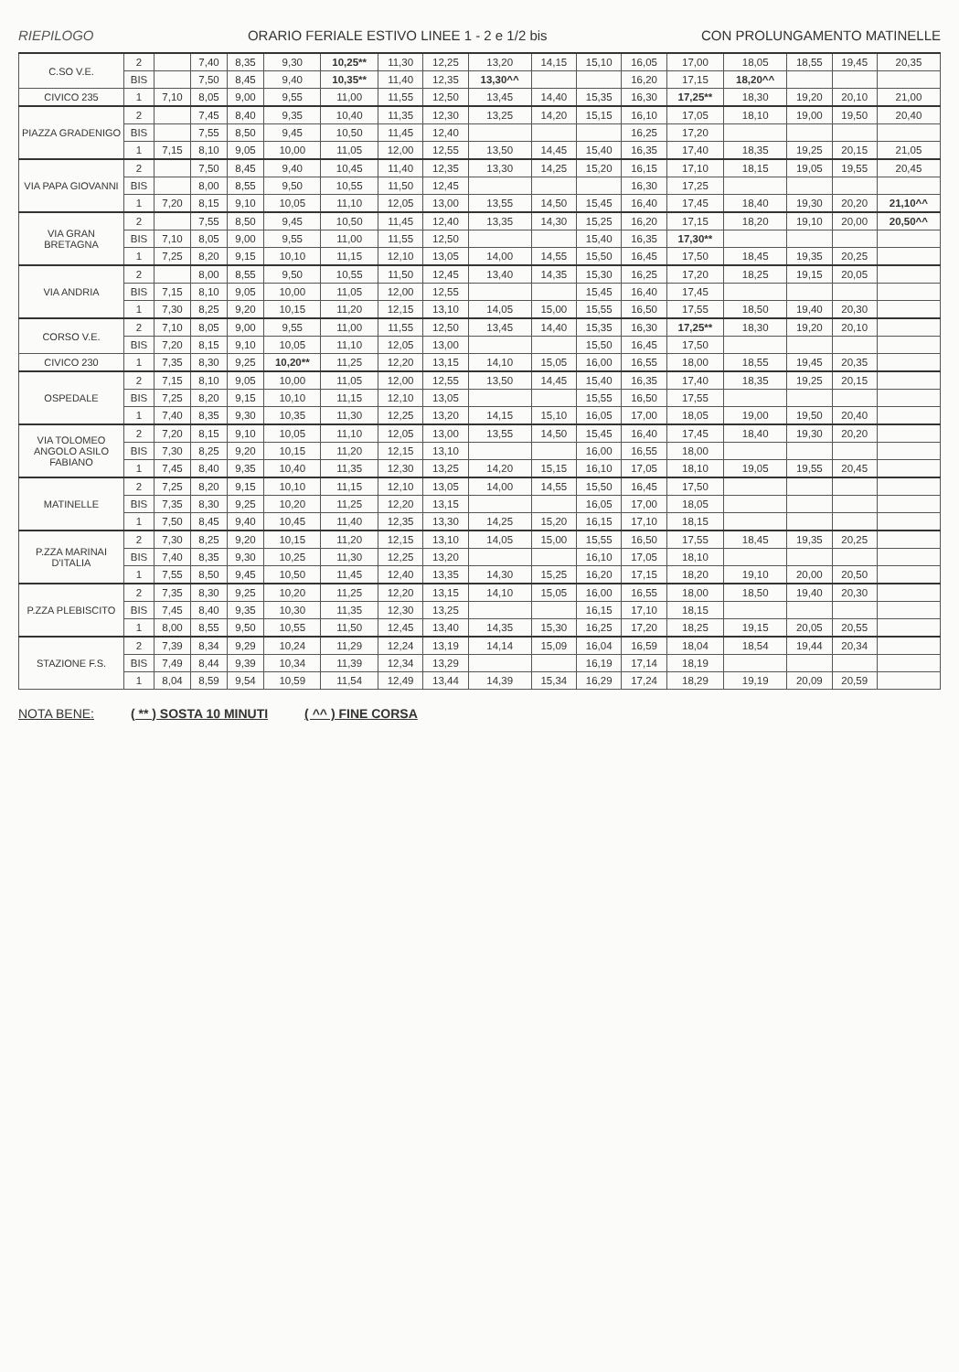RIEPILOGO ORARIO FERIALE ESTIVO LINEE 1 - 2 e 1/2 bis CON PROLUNGAMENTO MATINELLE
| C.SO V.E. | 2 | | 7,40 | 8,35 | 9,30 | 10,25** | 11,30 | 12,25 | 13,20 | 14,15 | 15,10 | 16,05 | 17,00 | 18,05 | 18,55 | 19,45 | 20,35 |
| | BIS | | 7,50 | 8,45 | 9,40 | 10,35** | 11,40 | 12,35 | 13,30^^ | | | 16,20 | 17,15 | 18,20^^ | | | |
| CIVICO 235 | 1 | 7,10 | 8,05 | 9,00 | 9,55 | 11,00 | 11,55 | 12,50 | 13,45 | 14,40 | 15,35 | 16,30 | 17,25** | 18,30 | 19,20 | 20,10 | 21,00 |
| PIAZZA GRADENIGO | 2 | | 7,45 | 8,40 | 9,35 | 10,40 | 11,35 | 12,30 | 13,25 | 14,20 | 15,15 | 16,10 | 17,05 | 18,10 | 19,00 | 19,50 | 20,40 |
| | BIS | | 7,55 | 8,50 | 9,45 | 10,50 | 11,45 | 12,40 | | | | 16,25 | 17,20 | | | | |
| | 1 | 7,15 | 8,10 | 9,05 | 10,00 | 11,05 | 12,00 | 12,55 | 13,50 | 14,45 | 15,40 | 16,35 | 17,40 | 18,35 | 19,25 | 20,15 | 21,05 |
| VIA PAPA GIOVANNI | 2 | | 7,50 | 8,45 | 9,40 | 10,45 | 11,40 | 12,35 | 13,30 | 14,25 | 15,20 | 16,15 | 17,10 | 18,15 | 19,05 | 19,55 | 20,45 |
| | BIS | | 8,00 | 8,55 | 9,50 | 10,55 | 11,50 | 12,45 | | | | 16,30 | 17,25 | | | | |
| | 1 | 7,20 | 8,15 | 9,10 | 10,05 | 11,10 | 12,05 | 13,00 | 13,55 | 14,50 | 15,45 | 16,40 | 17,45 | 18,40 | 19,30 | 20,20 | 21,10^^ |
| VIA GRAN BRETAGNA | 2 | | 7,55 | 8,50 | 9,45 | 10,50 | 11,45 | 12,40 | 13,35 | 14,30 | 15,25 | 16,20 | 17,15 | 18,20 | 19,10 | 20,00 | 20,50^^ |
| | BIS | 7,10 | 8,05 | 9,00 | 9,55 | 11,00 | 11,55 | 12,50 | | | 15,40 | 16,35 | 17,30** | | | | |
| | 1 | 7,25 | 8,20 | 9,15 | 10,10 | 11,15 | 12,10 | 13,05 | 14,00 | 14,55 | 15,50 | 16,45 | 17,50 | 18,45 | 19,35 | 20,25 | |
| VIA ANDRIA | 2 | | 8,00 | 8,55 | 9,50 | 10,55 | 11,50 | 12,45 | 13,40 | 14,35 | 15,30 | 16,25 | 17,20 | 18,25 | 19,15 | 20,05 | |
| | BIS | 7,15 | 8,10 | 9,05 | 10,00 | 11,05 | 12,00 | 12,55 | | | 15,45 | 16,40 | 17,45 | | | | |
| | 1 | 7,30 | 8,25 | 9,20 | 10,15 | 11,20 | 12,15 | 13,10 | 14,05 | 15,00 | 15,55 | 16,50 | 17,55 | 18,50 | 19,40 | 20,30 | |
| CORSO V.E. | 2 | 7,10 | 8,05 | 9,00 | 9,55 | 11,00 | 11,55 | 12,50 | 13,45 | 14,40 | 15,35 | 16,30 | 17,25** | 18,30 | 19,20 | 20,10 | |
| | BIS | 7,20 | 8,15 | 9,10 | 10,05 | 11,10 | 12,05 | 13,00 | | | 15,50 | 16,45 | 17,50 | | | | |
| CIVICO 230 | 1 | 7,35 | 8,30 | 9,25 | 10,20** | 11,25 | 12,20 | 13,15 | 14,10 | 15,05 | 16,00 | 16,55 | 18,00 | 18,55 | 19,45 | 20,35 | |
| OSPEDALE | 2 | 7,15 | 8,10 | 9,05 | 10,00 | 11,05 | 12,00 | 12,55 | 13,50 | 14,45 | 15,40 | 16,35 | 17,40 | 18,35 | 19,25 | 20,15 | |
| | BIS | 7,25 | 8,20 | 9,15 | 10,10 | 11,15 | 12,10 | 13,05 | | | 15,55 | 16,50 | 17,55 | | | | |
| | 1 | 7,40 | 8,35 | 9,30 | 10,35 | 11,30 | 12,25 | 13,20 | 14,15 | 15,10 | 16,05 | 17,00 | 18,05 | 19,00 | 19,50 | 20,40 | |
| VIA TOLOMEO ANGOLO ASILO FABIANO | 2 | 7,20 | 8,15 | 9,10 | 10,05 | 11,10 | 12,05 | 13,00 | 13,55 | 14,50 | 15,45 | 16,40 | 17,45 | 18,40 | 19,30 | 20,20 | |
| | BIS | 7,30 | 8,25 | 9,20 | 10,15 | 11,20 | 12,15 | 13,10 | | | 16,00 | 16,55 | 18,00 | | | | |
| | 1 | 7,45 | 8,40 | 9,35 | 10,40 | 11,35 | 12,30 | 13,25 | 14,20 | 15,15 | 16,10 | 17,05 | 18,10 | 19,05 | 19,55 | 20,45 | |
| MATINELLE | 2 | 7,25 | 8,20 | 9,15 | 10,10 | 11,15 | 12,10 | 13,05 | 14,00 | 14,55 | 15,50 | 16,45 | 17,50 | | | | |
| | BIS | 7,35 | 8,30 | 9,25 | 10,20 | 11,25 | 12,20 | 13,15 | | | 16,05 | 17,00 | 18,05 | | | | |
| | 1 | 7,50 | 8,45 | 9,40 | 10,45 | 11,40 | 12,35 | 13,30 | 14,25 | 15,20 | 16,15 | 17,10 | 18,15 | | | | |
| P.ZZA MARINAI D'ITALIA | 2 | 7,30 | 8,25 | 9,20 | 10,15 | 11,20 | 12,15 | 13,10 | 14,05 | 15,00 | 15,55 | 16,50 | 17,55 | 18,45 | 19,35 | 20,25 | |
| | BIS | 7,40 | 8,35 | 9,30 | 10,25 | 11,30 | 12,25 | 13,20 | | | 16,10 | 17,05 | 18,10 | | | | |
| | 1 | 7,55 | 8,50 | 9,45 | 10,50 | 11,45 | 12,40 | 13,35 | 14,30 | 15,25 | 16,20 | 17,15 | 18,20 | 19,10 | 20,00 | 20,50 | |
| P.ZZA PLEBISCITO | 2 | 7,35 | 8,30 | 9,25 | 10,20 | 11,25 | 12,20 | 13,15 | 14,10 | 15,05 | 16,00 | 16,55 | 18,00 | 18,50 | 19,40 | 20,30 | |
| | BIS | 7,45 | 8,40 | 9,35 | 10,30 | 11,35 | 12,30 | 13,25 | | | 16,15 | 17,10 | 18,15 | | | | |
| | 1 | 8,00 | 8,55 | 9,50 | 10,55 | 11,50 | 12,45 | 13,40 | 14,35 | 15,30 | 16,25 | 17,20 | 18,25 | 19,15 | 20,05 | 20,55 | |
| STAZIONE F.S. | 2 | 7,39 | 8,34 | 9,29 | 10,24 | 11,29 | 12,24 | 13,19 | 14,14 | 15,09 | 16,04 | 16,59 | 18,04 | 18,54 | 19,44 | 20,34 | |
| | BIS | 7,49 | 8,44 | 9,39 | 10,34 | 11,39 | 12,34 | 13,29 | | | 16,19 | 17,14 | 18,19 | | | | |
| | 1 | 8,04 | 8,59 | 9,54 | 10,59 | 11,54 | 12,49 | 13,44 | 14,39 | 15,34 | 16,29 | 17,24 | 18,29 | 19,19 | 20,09 | 20,59 | |
NOTA BENE: ( ** ) SOSTA 10 MINUTI ( ^^ ) FINE CORSA